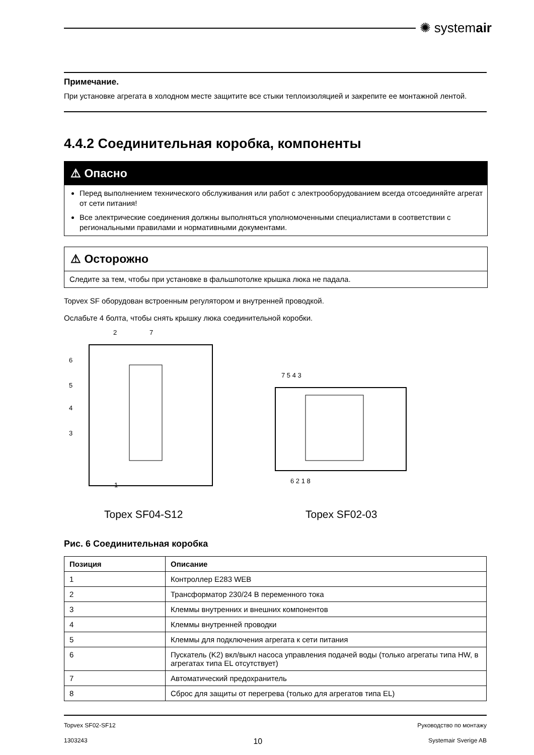✺ systemair
Примечание.
При установке агрегата в холодном месте защитите все стыки теплоизоляцией и закрепите ее монтажной лентой.
4.4.2 Соединительная коробка, компоненты
⚠ Опасно
Перед выполнением технического обслуживания или работ с электрооборудованием всегда отсоединяйте агрегат от сети питания!
Все электрические соединения должны выполняться уполномоченными специалистами в соответствии с региональными правилами и нормативными документами.
⚠ Осторожно
Следите за тем, чтобы при установке в фальшпотолке крышка люка не падала.
Topvex SF оборудован встроенным регулятором и внутренней проводкой.
Ослабьте 4 болта, чтобы снять крышку люка соединительной коробки.
1
2
7
6
5
4
3
7 5 4 3
6 2 1 8
Topex SF04-S12 Topex SF02-03
Рис. 6 Соединительная коробка
| Позиция | Описание |
| --- | --- |
| 1 | Контроллер E283 WEB |
| 2 | Трансформатор 230/24 В переменного тока |
| 3 | Клеммы внутренних и внешних компонентов |
| 4 | Клеммы внутренней проводки |
| 5 | Клеммы для подключения агрегата к сети питания |
| 6 | Пускатель (K2) вкл/выкл насоса управления подачей воды (только агрегаты типа HW, в агрегатах типа EL отсутствует) |
| 7 | Автоматический предохранитель |
| 8 | Сброс для защиты от перегрева (только для агрегатов типа EL) |
Topvex SF02-SF12 Руководство по монтажу
1303243 10 Systemair Sverige AB